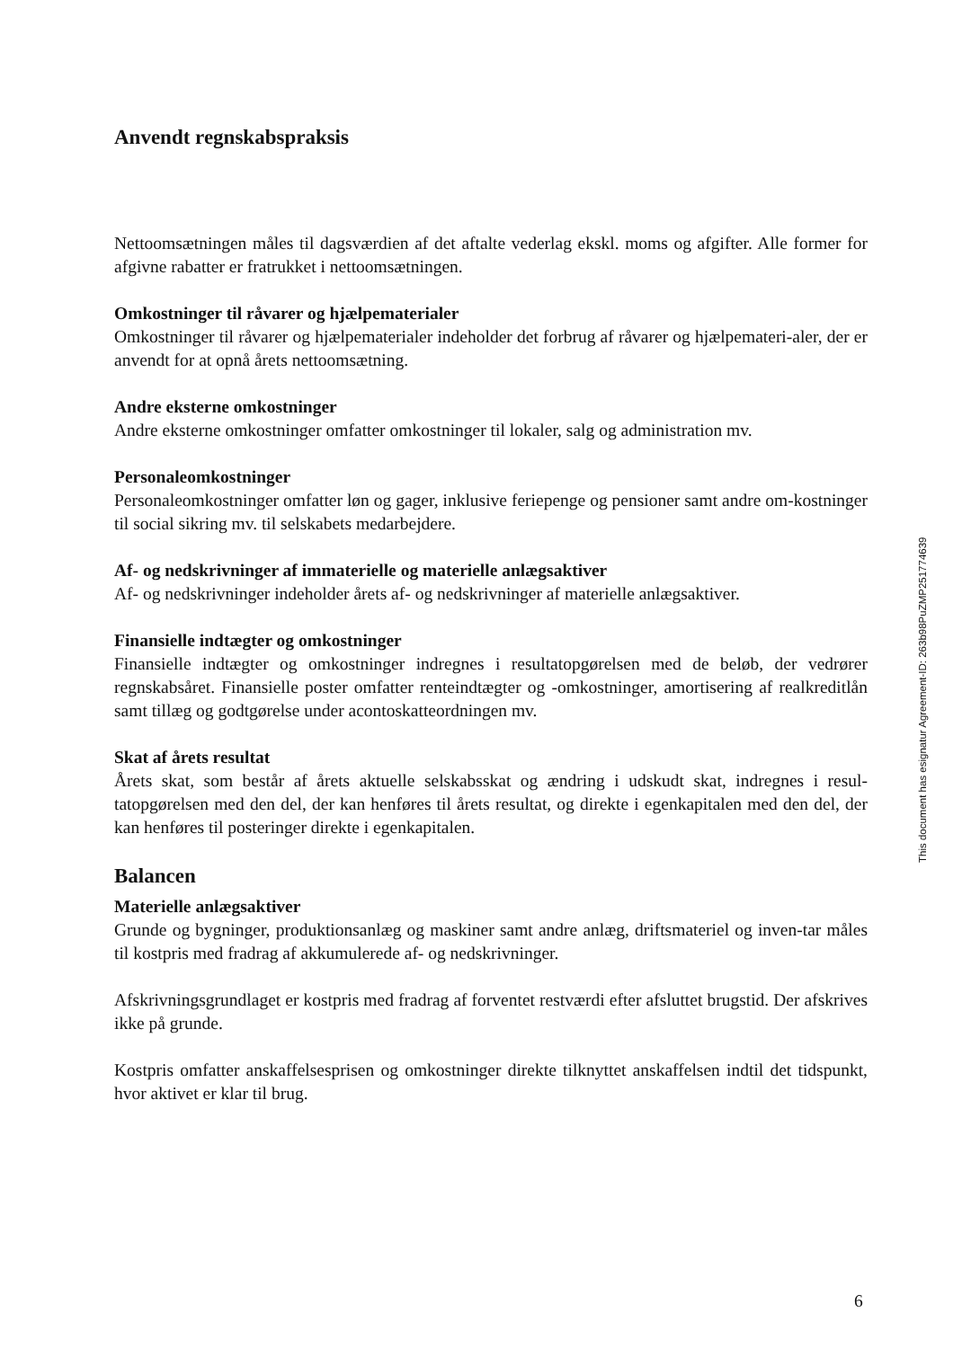Anvendt regnskabspraksis
Nettoomsætningen måles til dagsværdien af det aftalte vederlag ekskl. moms og afgifter. Alle former for afgivne rabatter er fratrukket i nettoomsætningen.
Omkostninger til råvarer og hjælpematerialer
Omkostninger til råvarer og hjælpematerialer indeholder det forbrug af råvarer og hjælpemateri-aler, der er anvendt for at opnå årets nettoomsætning.
Andre eksterne omkostninger
Andre eksterne omkostninger omfatter omkostninger til lokaler, salg og administration mv.
Personaleomkostninger
Personaleomkostninger omfatter løn og gager, inklusive feriepenge og pensioner samt andre om-kostninger til social sikring mv. til selskabets medarbejdere.
Af- og nedskrivninger af immaterielle og materielle anlægsaktiver
Af- og nedskrivninger indeholder årets af- og nedskrivninger af materielle anlægsaktiver.
Finansielle indtægter og omkostninger
Finansielle indtægter og omkostninger indregnes i resultatopgørelsen med de beløb, der vedrører regnskabsåret. Finansielle poster omfatter renteindtægter og -omkostninger, amortisering af realkreditlån samt tillæg og godtgørelse under acontoskatteordningen mv.
Skat af årets resultat
Årets skat, som består af årets aktuelle selskabsskat og ændring i udskudt skat, indregnes i resul-tatopgørelsen med den del, der kan henføres til årets resultat, og direkte i egenkapitalen med den del, der kan henføres til posteringer direkte i egenkapitalen.
Balancen
Materielle anlægsaktiver
Grunde og bygninger, produktionsanlæg og maskiner samt andre anlæg, driftsmateriel og inven-tar måles til kostpris med fradrag af akkumulerede af- og nedskrivninger.
Afskrivningsgrundlaget er kostpris med fradrag af forventet restværdi efter afsluttet brugstid. Der afskrives ikke på grunde.
Kostpris omfatter anskaffelsesprisen og omkostninger direkte tilknyttet anskaffelsen indtil det tidspunkt, hvor aktivet er klar til brug.
This document has esignatur Agreement-ID: 263b98PuZMP251774639
6